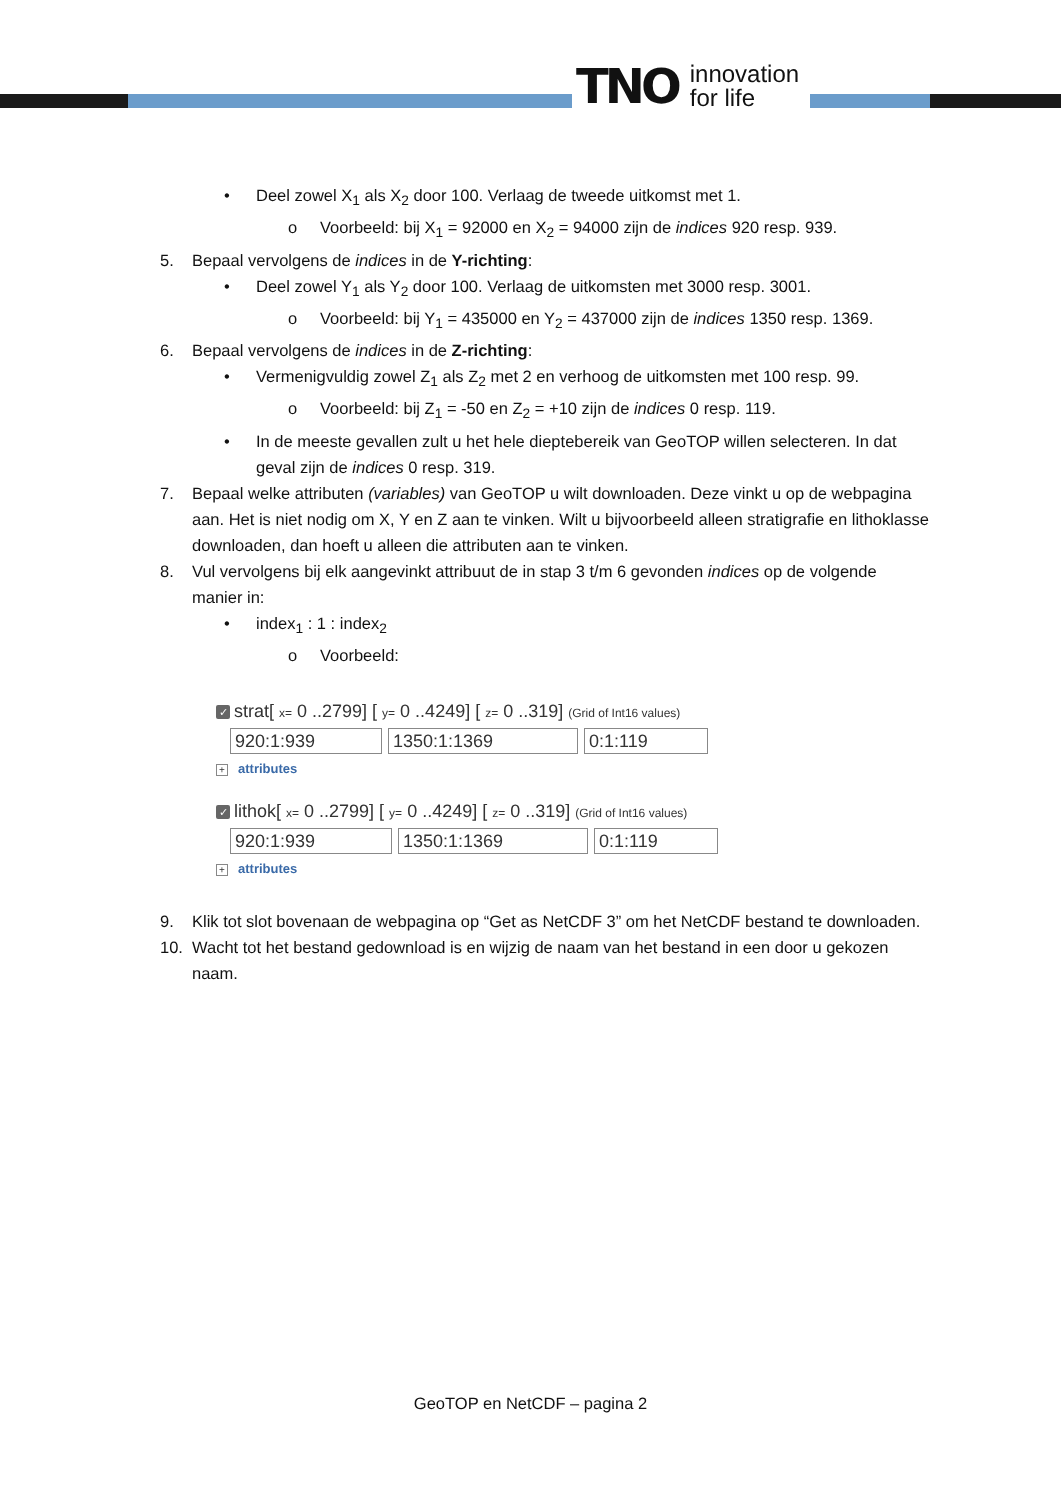TNO innovation
for life
• Deel zowel X<sub>1</sub> als X<sub>2</sub> door 100. Verlaag de tweede uitkomst met 1.
o Voorbeeld: bij X<sub>1</sub> = 92000 en X<sub>2</sub> = 94000 zijn de indices 920 resp. 939.
5. Bepaal vervolgens de indices in de Y-richting:
• Deel zowel Y<sub>1</sub> als Y<sub>2</sub> door 100. Verlaag de uitkomsten met 3000 resp. 3001.
o Voorbeeld: bij Y<sub>1</sub> = 435000 en Y<sub>2</sub> = 437000 zijn de indices 1350 resp. 1369.
6. Bepaal vervolgens de indices in de Z-richting:
• Vermenigvuldig zowel Z<sub>1</sub> als Z<sub>2</sub> met 2 en verhoog de uitkomsten met 100 resp. 99.
o Voorbeeld: bij Z<sub>1</sub> = -50 en Z<sub>2</sub> = +10 zijn de indices 0 resp. 119.
• In de meeste gevallen zult u het hele dieptebereik van GeoTOP willen selecteren. In dat geval zijn de indices 0 resp. 319.
7. Bepaal welke attributen (variables) van GeoTOP u wilt downloaden. Deze vinkt u op de webpagina aan. Het is niet nodig om X, Y en Z aan te vinken. Wilt u bijvoorbeeld alleen stratigrafie en lithoklasse downloaden, dan hoeft u alleen die attributen aan te vinken.
8. Vul vervolgens bij elk aangevinkt attribuut de in stap 3 t/m 6 gevonden indices op de volgende manier in:
• index<sub>1</sub> : 1 : index<sub>2</sub>
o Voorbeeld:
✓ strat[ x= 0 ..2799] [ y= 0 ..4249] [ z= 0 ..319] (Grid of Int16 values)
920:1:939 1350:1:1369 0:1:119
+ attributes
✓ lithok[ x= 0 ..2799] [ y= 0 ..4249] [ z= 0 ..319] (Grid of Int16 values)
920:1:939 1350:1:1369 0:1:119
+ attributes
9. Klik tot slot bovenaan de webpagina op “Get as NetCDF 3” om het NetCDF bestand te downloaden.
10. Wacht tot het bestand gedownload is en wijzig de naam van het bestand in een door u gekozen naam.
GeoTOP en NetCDF – pagina 2